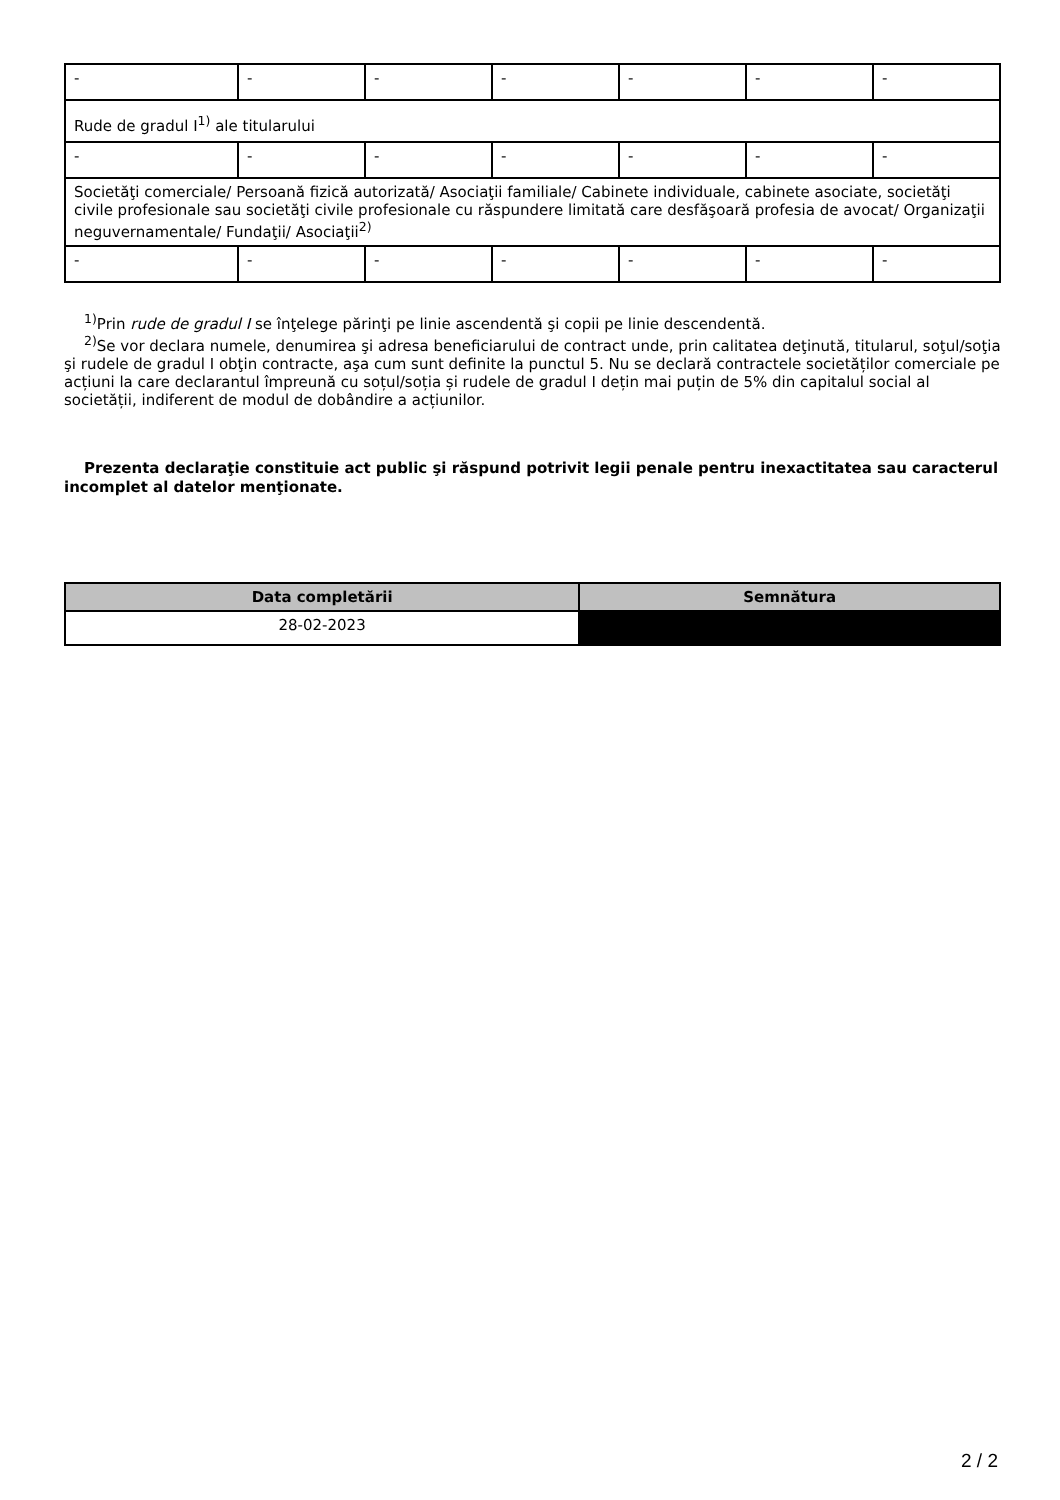| - | - | - | - | - | - | - |
| Rude de gradul I<sup>1)</sup> ale titularului | | | | | | |
| - | - | - | - | - | - | - |
| Societăţi comerciale/ Persoană fizică autorizată/ Asociaţii familiale/ Cabinete individuale, cabinete asociate, societăţi civile profesionale sau societăţi civile profesionale cu răspundere limitată care desfăşoară profesia de avocat/ Organizaţii neguvernamentale/ Fundaţii/ Asociaţii<sup>2)</sup> | | | | | | |
| - | - | - | - | - | - | - |
<sup>1)</sup> Prin rude de gradul I se înţelege părinţi pe linie ascendentă şi copii pe linie descendentă.
<sup>2)</sup> Se vor declara numele, denumirea şi adresa beneficiarului de contract unde, prin calitatea deţinută, titularul, soţul/soţia şi rudele de gradul I obţin contracte, aşa cum sunt definite la punctul 5. Nu se declară contractele societăților comerciale pe acțiuni la care declarantul împreună cu soțul/soția și rudele de gradul I dețin mai puțin de 5% din capitalul social al societății, indiferent de modul de dobândire a acțiunilor.
Prezenta declaraţie constituie act public şi răspund potrivit legii penale pentru inexactitatea sau caracterul incomplet al datelor menţionate.
| Data completării | Semnătura |
| --- | --- |
| 28-02-2023 | |
2 / 2